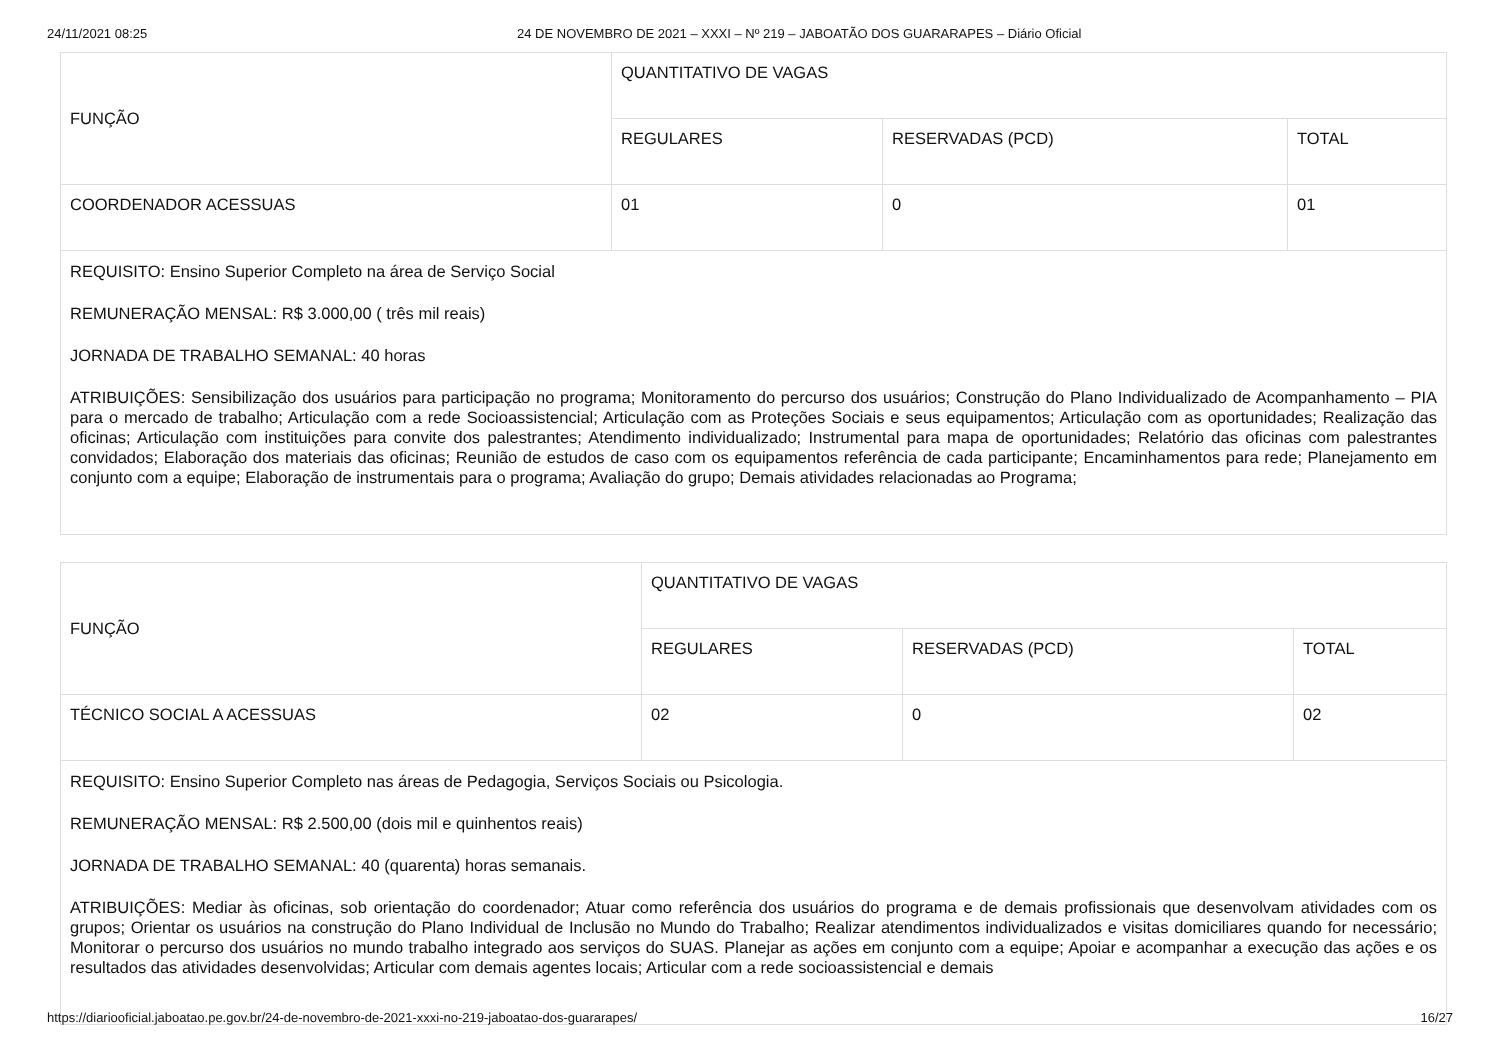24/11/2021 08:25 24 DE NOVEMBRO DE 2021 – XXXI – Nº 219 – JABOATÃO DOS GUARARAPES – Diário Oficial
| FUNÇÃO | QUANTITATIVO DE VAGAS | | |
| | REGULARES | RESERVADAS (PCD) | TOTAL |
| COORDENADOR ACESSUAS | 01 | 0 | 01 |
| REQUISITO: Ensino Superior Completo na área de Serviço Social REMUNERAÇÃO MENSAL: R$ 3.000,00 ( três mil reais) JORNADA DE TRABALHO SEMANAL: 40 horas ATRIBUIÇÕES: Sensibilização dos usuários para participação no programa; Monitoramento do percurso dos usuários; Construção do Plano Individualizado de Acompanhamento – PIA para o mercado de trabalho; Articulação com a rede Socioassistencial; Articulação com as Proteções Sociais e seus equipamentos; Articulação com as oportunidades; Realização das oficinas; Articulação com instituições para convite dos palestrantes; Atendimento individualizado; Instrumental para mapa de oportunidades; Relatório das oficinas com palestrantes convidados; Elaboração dos materiais das oficinas; Reunião de estudos de caso com os equipamentos referência de cada participante; Encaminhamentos para rede; Planejamento em conjunto com a equipe; Elaboração de instrumentais para o programa; Avaliação do grupo; Demais atividades relacionadas ao Programa; | | | |
| FUNÇÃO | QUANTITATIVO DE VAGAS | | |
| | REGULARES | RESERVADAS (PCD) | TOTAL |
| TÉCNICO SOCIAL A ACESSUAS | 02 | 0 | 02 |
| REQUISITO: Ensino Superior Completo nas áreas de Pedagogia, Serviços Sociais ou Psicologia. REMUNERAÇÃO MENSAL: R$ 2.500,00 (dois mil e quinhentos reais) JORNADA DE TRABALHO SEMANAL: 40 (quarenta) horas semanais. ATRIBUIÇÕES: Mediar às oficinas, sob orientação do coordenador; Atuar como referência dos usuários do programa e de demais profissionais que desenvolvam atividades com os grupos; Orientar os usuários na construção do Plano Individual de Inclusão no Mundo do Trabalho; Realizar atendimentos individualizados e visitas domiciliares quando for necessário; Monitorar o percurso dos usuários no mundo trabalho integrado aos serviços do SUAS. Planejar as ações em conjunto com a equipe; Apoiar e acompanhar a execução das ações e os resultados das atividades desenvolvidas; Articular com demais agentes locais; Articular com a rede socioassistencial e demais | | | |
https://diariooficial.jaboatao.pe.gov.br/24-de-novembro-de-2021-xxxi-no-219-jaboatao-dos-guararapes/ 16/27